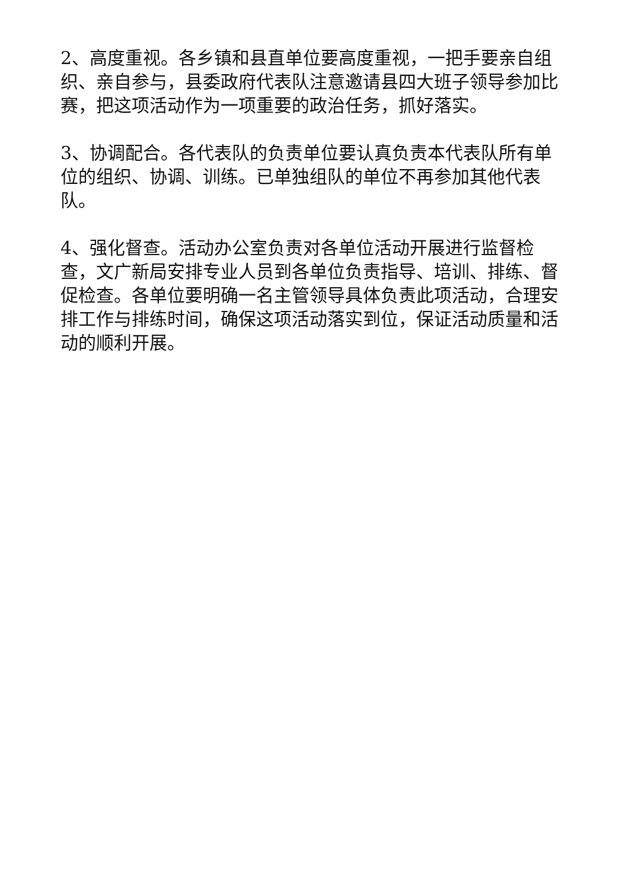2、高度重视。各乡镇和县直单位要高度重视，一把手要亲自组织、亲自参与，县委政府代表队注意邀请县四大班子领导参加比赛，把这项活动作为一项重要的政治任务，抓好落实。
3、协调配合。各代表队的负责单位要认真负责本代表队所有单位的组织、协调、训练。已单独组队的单位不再参加其他代表队。
4、强化督查。活动办公室负责对各单位活动开展进行监督检查，文广新局安排专业人员到各单位负责指导、培训、排练、督促检查。各单位要明确一名主管领导具体负责此项活动，合理安排工作与排练时间，确保这项活动落实到位，保证活动质量和活动的顺利开展。